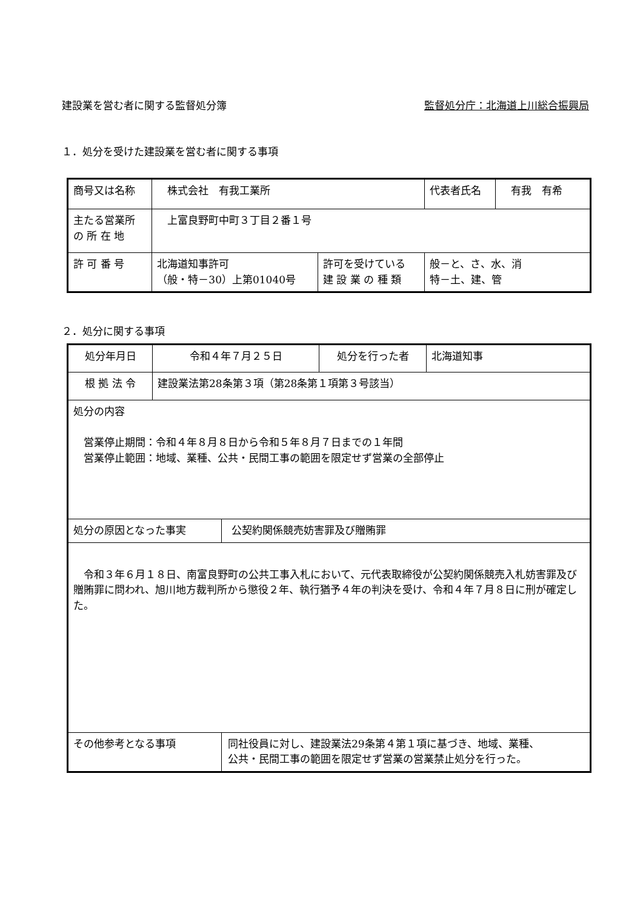建設業を営む者に関する監督処分簿 監督処分庁：北海道上川総合振興局
１．処分を受けた建設業を営む者に関する事項
| 商号又は名称 | 株式会社 有我工業所 | | 代表者氏名 | 有我 有希 |
| 主たる営業所 の 所 在 地 | 上富良野町中町３丁目２番１号 | | | |
| 許 可 番 号 | 北海道知事許可 （般・特－30）上第01040号 | 許可を受けている 建 設 業 の 種 類 | 般－と、さ、水、消 特－土、建、管 | |
２．処分に関する事項
| 処分年月日 | 令和４年７月２５日 | 処分を行った者 | 北海道知事 |
| 根 拠 法 令 | 建設業法第28条第３項（第28条第１項第３号該当） | | |
| 処分の内容 営業停止期間：令和４年８月８日から令和５年８月７日までの１年間 営業停止範囲：地域、業種、公共・民間工事の範囲を限定せず営業の全部停止 | | | |
| 処分の原因となった事実 公契約関係競売妨害罪及び贈賄罪 令和３年６月１８日、南富良野町の公共工事入札において、元代表取締役が公契約関係競売入札妨害罪及び贈賄罪に問われ、旭川地方裁判所から懲役２年、執行猶予４年の判決を受け、令和４年７月８日に刑が確定した。 | | | |
| その他参考となる事項 同社役員に対し、建設業法29条第４第１項に基づき、地域、業種、 公共・民間工事の範囲を限定せず営業の営業禁止処分を行った。 | | | |